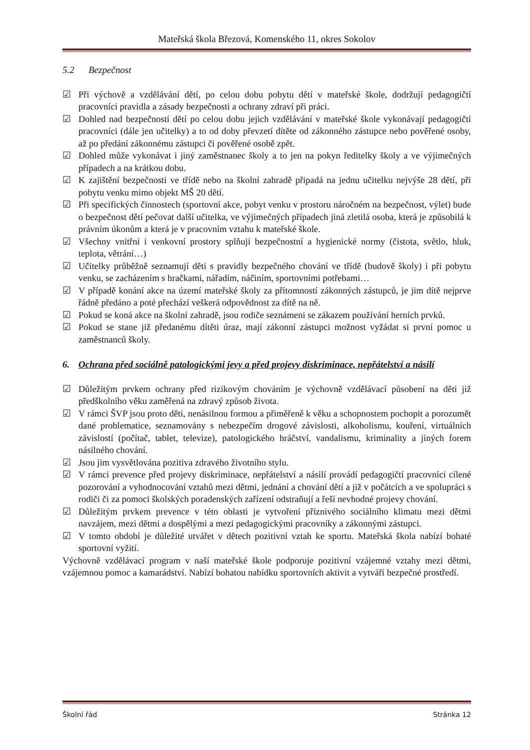Mateřská škola Březová, Komenského 11, okres Sokolov
5.2 Bezpečnost
☑ Při výchově a vzdělávání dětí, po celou dobu pobytu dětí v mateřské škole, dodržují pedagogičtí pracovníci pravidla a zásady bezpečnosti a ochrany zdraví při práci.
☑ Dohled nad bezpečností dětí po celou dobu jejich vzdělávání v mateřské škole vykonávají pedagogičtí pracovníci (dále jen učitelky) a to od doby převzetí dítěte od zákonného zástupce nebo pověřené osoby, až po předání zákonnému zástupci či pověřené osobě zpět.
☑ Dohled může vykonávat i jiný zaměstnanec školy a to jen na pokyn ředitelky školy a ve výjimečných případech a na krátkou dobu.
☑ K zajištění bezpečnosti ve třídě nebo na školní zahradě připadá na jednu učitelku nejvýše 28 dětí, při pobytu venku mimo objekt MŠ 20 dětí.
☑ Při specifických činnostech (sportovní akce, pobyt venku v prostoru náročném na bezpečnost, výlet) bude o bezpečnost dětí pečovat další učitelka, ve výjimečných případech jiná zletilá osoba, která je způsobilá k právním úkonům a která je v pracovním vztahu k mateřské škole.
☑ Všechny vnitřní i venkovní prostory splňují bezpečnostní a hygienické normy (čistota, světlo, hluk, teplota, větrání…)
☑ Učitelky průběžně seznamují děti s pravidly bezpečného chování ve třídě (budově školy) i při pobytu venku, se zacházením s hračkami, nářadím, náčiním, sportovními potřebami…
☑ V případě konání akce na území mateřské školy za přítomností zákonných zástupců, je jim dítě nejprve řádně předáno a poté přechází veškerá odpovědnost za dítě na ně.
☑ Pokud se koná akce na školní zahradě, jsou rodiče seznámeni se zákazem používání herních prvků.
☑ Pokud se stane již předanému dítěti úraz, mají zákonní zástupci možnost vyžádat si první pomoc u zaměstnanců školy.
6. Ochrana před sociálně patologickými jevy a před projevy diskriminace, nepřátelství a násilí
☑ Důležitým prvkem ochrany před rizikovým chováním je výchovně vzdělávací působení na děti již předškolního věku zaměřená na zdravý způsob života.
☑ V rámci ŠVP jsou proto děti, nenásilnou formou a přiměřeně k věku a schopnostem pochopit a porozumět dané problematice, seznamovány s nebezpečím drogové závislosti, alkoholismu, kouření, virtuálních závislostí (počítač, tablet, televize), patologického hráčství, vandalismu, kriminality a jiných forem násilného chování.
☑ Jsou jim vysvětlována pozitiva zdravého životního stylu.
☑ V rámci prevence před projevy diskriminace, nepřátelství a násilí provádí pedagogičtí pracovníci cílené pozorování a vyhodnocování vztahů mezi dětmi, jednání a chování dětí a již v počátcích a ve spolupráci s rodiči či za pomoci školských poradenských zařízení odstraňují a řeší nevhodné projevy chování.
☑ Důležitým prvkem prevence v této oblasti je vytvoření příznivého sociálního klimatu mezi dětmi navzájem, mezi dětmi a dospělými a mezi pedagogickými pracovníky a zákonnými zástupci.
☑ V tomto období je důležité utvářet v dětech pozitivní vztah ke sportu. Mateřská škola nabízí bohaté sportovní vyžití.
Výchovně vzdělávací program v naší mateřské škole podporuje pozitivní vzájemné vztahy mezi dětmi, vzájemnou pomoc a kamarádství. Nabízí bohatou nabídku sportovních aktivit a vytváří bezpečné prostředí.
Školní řád Stránka 12